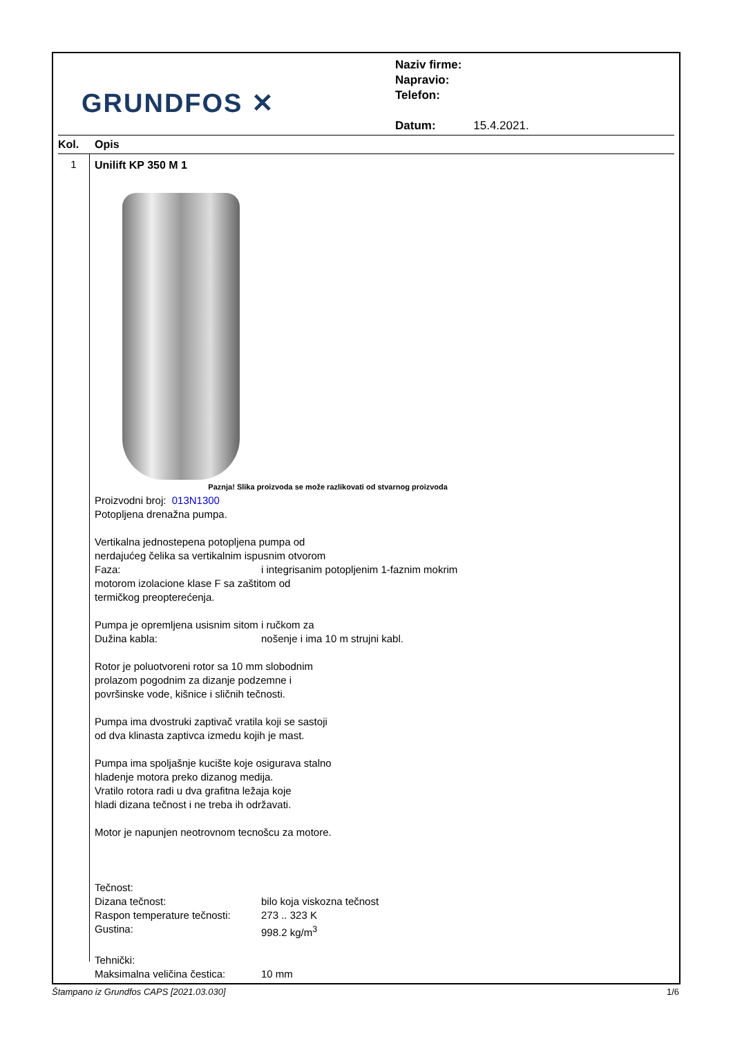GRUNDFOS ✕
Naziv firme:
Napravio:
Telefon:
Datum: 15.4.2021.
Kol. Opis
1
Unilift KP 350 M 1
Paznja! Slika proizvoda se može razlikovati od stvarnog proizvoda
Proizvodni broj: 013N1300
Potopljena drenažna pumpa.
Vertikalna jednostepena potopljena pumpa od
nerdajućeg čelika sa vertikalnim ispusnim otvorom
Faza: i integrisanim potopljenim 1-faznim mokrim
motorom izolacione klase F sa zaštitom od
termičkog preopterećenja.
Pumpa je opremljena usisnim sitom i ručkom za
Dužina kabla: nošenje i ima 10 m strujni kabl.
Rotor je poluotvoreni rotor sa 10 mm slobodnim
prolazom pogodnim za dizanje podzemne i
površinske vode, kišnice i sličnih tečnosti.
Pumpa ima dvostruki zaptivač vratila koji se sastoji
od dva klinasta zaptivca izmedu kojih je mast.
Pumpa ima spoljašnje kucište koje osigurava stalno
hladenje motora preko dizanog medija.
Vratilo rotora radi u dva grafitna ležaja koje
hladi dizana tečnost i ne treba ih održavati.
Motor je napunjen neotrovnom tecnošcu za motore.
Tečnost:
Dizana tečnost: bilo koja viskozna tečnost
Raspon temperature tečnosti: 273 .. 323 K
Gustina: 998.2 kg/m<sup>3</sup>
Tehnički:
Maksimalna veličina čestica: 10 mm
Štampano iz Grundfos CAPS [2021.03.030] 1/6